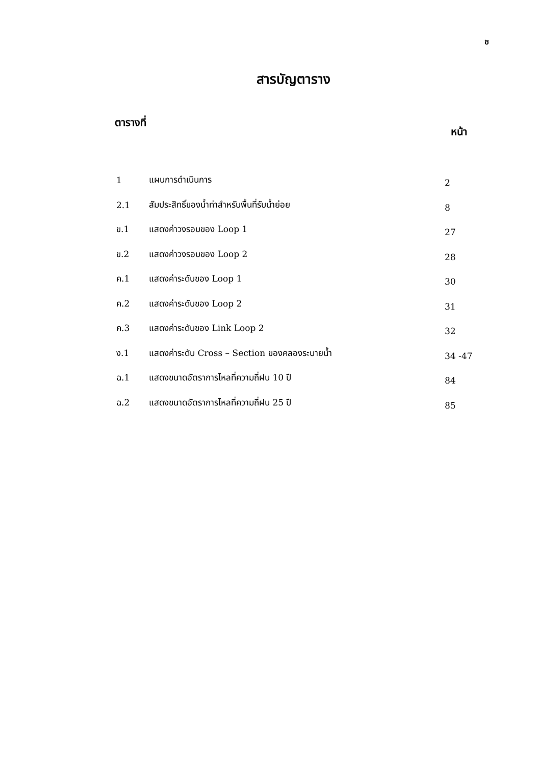ช
สารบัญตาราง
ตารางที่ หน้า
| 1 | แผนการดำเนินการ | 2 |
| 2.1 | สัมประสิทธิ์ของน้ำท่าสำหรับพื้นที่รับน้ำย่อย | 8 |
| ข.1 | แสดงค่าวงรอบของ Loop 1 | 27 |
| ข.2 | แสดงค่าวงรอบของ Loop 2 | 28 |
| ค.1 | แสดงค่าระดับของ Loop 1 | 30 |
| ค.2 | แสดงค่าระดับของ Loop 2 | 31 |
| ค.3 | แสดงค่าระดับของ Link Loop 2 | 32 |
| ง.1 | แสดงค่าระดับ Cross – Section ของคลองระบายน้ำ | 34 -47 |
| ฉ.1 | แสดงขนาดอัตราการไหลที่ความถี่ฝน 10 ปี | 84 |
| ฉ.2 | แสดงขนาดอัตราการไหลที่ความถี่ฝน 25 ปี | 85 |